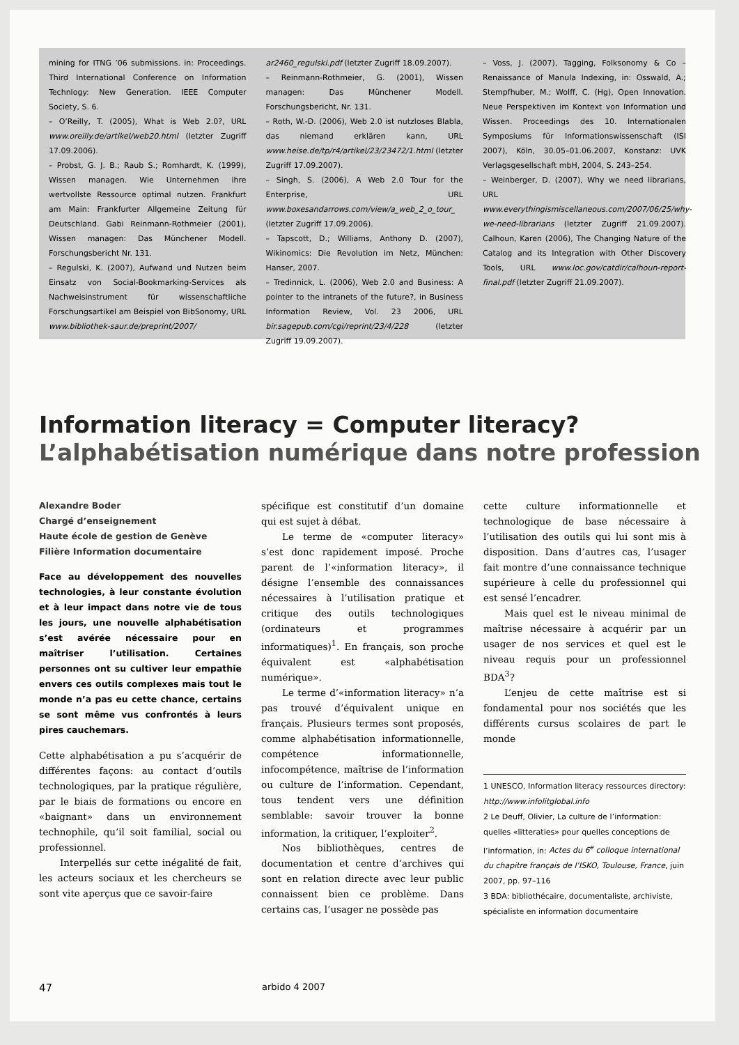mining for ITNG ’06 submissions. in: Proceedings. Third International Conference on Information Technlogy: New Generation. IEEE Computer Society, S. 6.
– O’Reilly, T. (2005), What is Web 2.0?, URL www.oreilly.de/artikel/web20.html (letzter Zugriff 17.09.2006).
– Probst, G. J. B.; Raub S.; Romhardt, K. (1999), Wissen managen. Wie Unternehmen ihre wertvollste Ressource optimal nutzen. Frankfurt am Main: Frankfurter Allgemeine Zeitung für Deutschland. Gabi Reinmann-Rothmeier (2001), Wissen managen: Das Münchener Modell. Forschungsbericht Nr. 131.
– Regulski, K. (2007), Aufwand und Nutzen beim Einsatz von Social-Bookmarking-Services als Nachweisinstrument für wissenschaftliche Forschungsartikel am Beispiel von BibSonomy, URL www.bibliothek-saur.de/preprint/2007/
ar2460_regulski.pdf (letzter Zugriff 18.09.2007).
– Reinmann-Rothmeier, G. (2001), Wissen managen: Das Münchener Modell. Forschungsbericht, Nr. 131.
– Roth, W.-D. (2006), Web 2.0 ist nutzloses Blabla, das niemand erklären kann, URL www.heise.de/tp/r4/artikel/23/23472/1.html (letzter Zugriff 17.09.2007).
– Singh, S. (2006), A Web 2.0 Tour for the Enterprise, URL www.boxesandarrows.com/view/a_web_2_o_tour_ (letzter Zugriff 17.09.2006).
– Tapscott, D.; Williams, Anthony D. (2007), Wikinomics: Die Revolution im Netz, München: Hanser, 2007.
– Tredinnick, L. (2006), Web 2.0 and Business: A pointer to the intranets of the future?, in Business Information Review, Vol. 23 2006, URL bir.sagepub.com/cgi/reprint/23/4/228 (letzter Zugriff 19.09.2007).
– Voss, J. (2007), Tagging, Folksonomy & Co – Renaissance of Manula Indexing, in: Osswald, A.; Stempfhuber, M.; Wolff, C. (Hg), Open Innovation. Neue Perspektiven im Kontext von Information und Wissen. Proceedings des 10. Internationalen Symposiums für Informationswissenschaft (ISI 2007), Köln, 30.05–01.06.2007, Konstanz: UVK Verlagsgesellschaft mbH, 2004, S. 243–254.
– Weinberger, D. (2007), Why we need librarians, URL www.everythingismiscellaneous.com/2007/06/25/why-we-need-librarians (letzter Zugriff 21.09.2007). Calhoun, Karen (2006), The Changing Nature of the Catalog and its Integration with Other Discovery Tools, URL www.loc.gov/catdir/calhoun-report-final.pdf (letzter Zugriff 21.09.2007).
Information literacy = Computer literacy?
L’alphabétisation numérique dans notre profession
Alexandre Boder
Chargé d’enseignement
Haute école de gestion de Genève
Filière Information documentaire
Face au développement des nouvelles technologies, à leur constante évolution et à leur impact dans notre vie de tous les jours, une nouvelle alphabétisation s’est avérée nécessaire pour en maîtriser l’utilisation. Certaines personnes ont su cultiver leur empathie envers ces outils complexes mais tout le monde n’a pas eu cette chance, certains se sont même vus confrontés à leurs pires cauchemars.
Cette alphabétisation a pu s’acquérir de différentes façons: au contact d’outils technologiques, par la pratique régulière, par le biais de formations ou encore en «baignant» dans un environnement technophile, qu’il soit familial, social ou professionnel.
Interpellés sur cette inégalité de fait, les acteurs sociaux et les chercheurs se sont vite aperçus que ce savoir-faire
spécifique est constitutif d’un domaine qui est sujet à débat.
Le terme de «computer literacy» s’est donc rapidement imposé. Proche parent de l’«information literacy», il désigne l’ensemble des connaissances nécessaires à l’utilisation pratique et critique des outils technologiques (ordinateurs et programmes informatiques)<sup>1</sup>. En français, son proche équivalent est «alphabétisation numérique».
Le terme d’«information literacy» n’a pas trouvé d’équivalent unique en français. Plusieurs termes sont proposés, comme alphabétisation informationnelle, compétence informationnelle, infocompétence, maîtrise de l’information ou culture de l’information. Cependant, tous tendent vers une définition semblable: savoir trouver la bonne information, la critiquer, l’exploiter<sup>2</sup>.
Nos bibliothèques, centres de documentation et centre d’archives qui sont en relation directe avec leur public connaissent bien ce problème. Dans certains cas, l’usager ne possède pas
cette culture informationnelle et technologique de base nécessaire à l’utilisation des outils qui lui sont mis à disposition. Dans d’autres cas, l’usager fait montre d’une connaissance technique supérieure à celle du professionnel qui est sensé l’encadrer.
Mais quel est le niveau minimal de maîtrise nécessaire à acquérir par un usager de nos services et quel est le niveau requis pour un professionnel BDA<sup>3</sup>?
L’enjeu de cette maîtrise est si fondamental pour nos sociétés que les différents cursus scolaires de part le monde
1 UNESCO, Information literacy ressources directory: http://www.infolitglobal.info
2 Le Deuff, Olivier, La culture de l’information: quelles «litteraties» pour quelles conceptions de l’information, in: Actes du 6<sup>e</sup> colloque international du chapitre français de l’ISKO, Toulouse, France, juin 2007, pp. 97–116
3 BDA: bibliothécaire, documentaliste, archiviste, spécialiste en information documentaire
47 arbido 4 2007